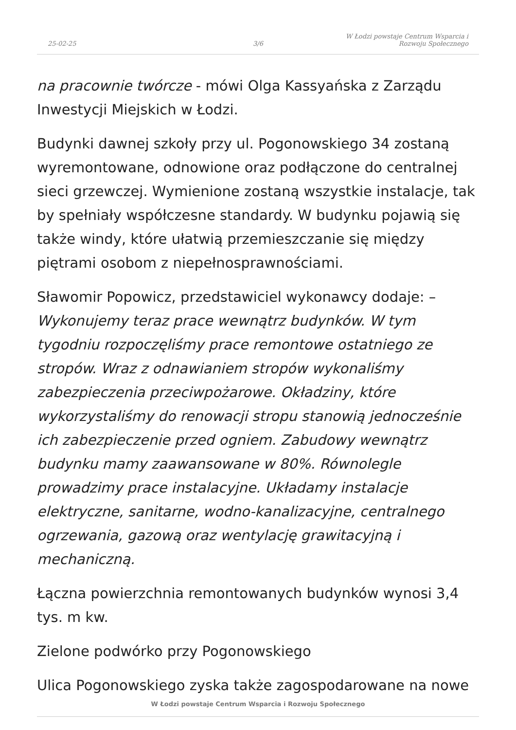25-02-25
3/6
W Łodzi powstaje Centrum Wsparcia i
Rozwoju Społecznego
na pracownie twórcze - mówi Olga Kassyańska z Zarządu Inwestycji Miejskich w Łodzi.
Budynki dawnej szkoły przy ul. Pogonowskiego 34 zostaną wyremontowane, odnowione oraz podłączone do centralnej sieci grzewczej. Wymienione zostaną wszystkie instalacje, tak by spełniały współczesne standardy. W budynku pojawią się także windy, które ułatwią przemieszczanie się między piętrami osobom z niepełnosprawnościami.
Sławomir Popowicz, przedstawiciel wykonawcy dodaje: – Wykonujemy teraz prace wewnątrz budynków. W tym tygodniu rozpoczęliśmy prace remontowe ostatniego ze stropów. Wraz z odnawianiem stropów wykonaliśmy zabezpieczenia przeciwpożarowe. Okładziny, które wykorzystaliśmy do renowacji stropu stanowią jednocześnie ich zabezpieczenie przed ogniem. Zabudowy wewnątrz budynku mamy zaawansowane w 80%. Równolegle prowadzimy prace instalacyjne. Układamy instalacje elektryczne, sanitarne, wodno-kanalizacyjne, centralnego ogrzewania, gazową oraz wentylację grawitacyjną i mechaniczną.
Łączna powierzchnia remontowanych budynków wynosi 3,4 tys. m kw.
Zielone podwórko przy Pogonowskiego
Ulica Pogonowskiego zyska także zagospodarowane na nowe
W Łodzi powstaje Centrum Wsparcia i Rozwoju Społecznego